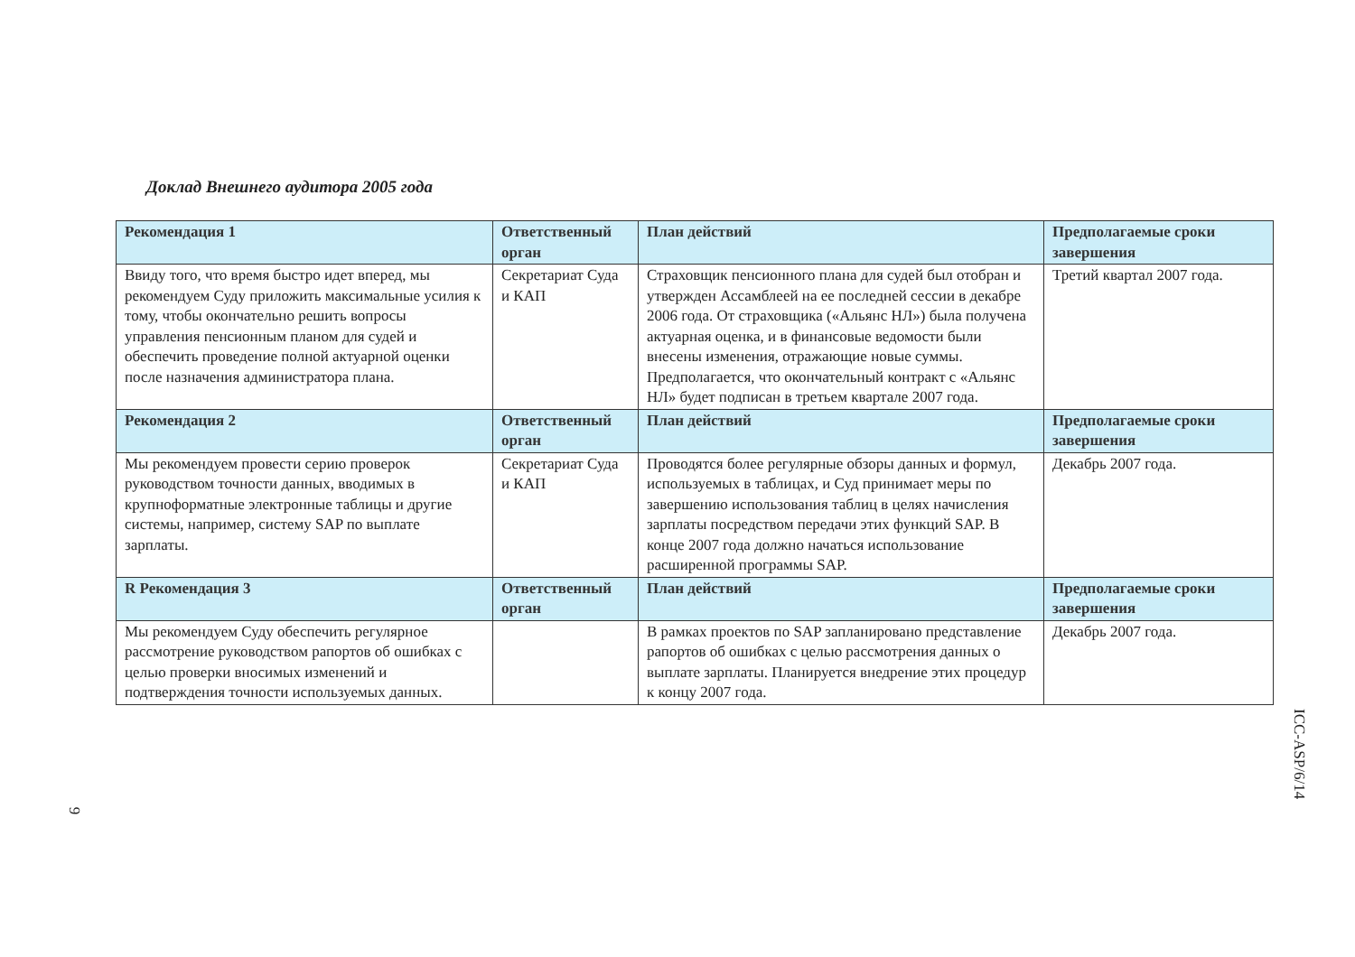Доклад Внешнего аудитора 2005 года
| Рекомендация 1 | Ответственный орган | План действий | Предполагаемые сроки завершения |
| --- | --- | --- | --- |
| Ввиду того, что время быстро идет вперед, мы рекомендуем Суду приложить максимальные усилия к тому, чтобы окончательно решить вопросы управления пенсионным планом для судей и обеспечить проведение полной актуарной оценки после назначения администратора плана. | Секретариат Суда и КАП | Страховщик пенсионного плана для судей был отобран и утвержден Ассамблеей на ее последней сессии в декабре 2006 года. От страховщика («Альянс НЛ») была получена актуарная оценка, и в финансовые ведомости были внесены изменения, отражающие новые суммы. Предполагается, что окончательный контракт с «Альянс НЛ» будет подписан в третьем квартале 2007 года. | Третий квартал 2007 года. |
| Рекомендация 2 | Ответственный орган | План действий | Предполагаемые сроки завершения |
| Мы рекомендуем провести серию проверок руководством точности данных, вводимых в крупноформатные электронные таблицы и другие системы, например, систему SAP по выплате зарплаты. | Секретариат Суда и КАП | Проводятся более регулярные обзоры данных и формул, используемых в таблицах, и Суд принимает меры по завершению использования таблиц в целях начисления зарплаты посредством передачи этих функций SAP. В конце 2007 года должно начаться использование расширенной программы SAP. | Декабрь 2007 года. |
| R Рекомендация 3 | Ответственный орган | План действий | Предполагаемые сроки завершения |
| Мы рекомендуем Суду обеспечить регулярное рассмотрение руководством рапортов об ошибках с целью проверки вносимых изменений и подтверждения точности используемых данных. | | В рамках проектов по SAP запланировано представление рапортов об ошибках с целью рассмотрения данных о выплате зарплаты. Планируется внедрение этих процедур к концу 2007 года. | Декабрь 2007 года. |
ICC-ASP/6/14
9